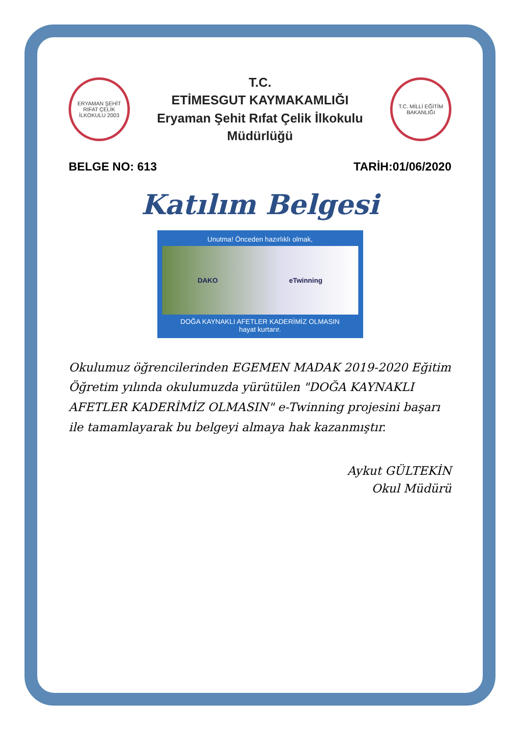ERYAMAN ŞEHİT RIFAT ÇELİK İLKOKULU 2003
T.C.
ETİMESGUT KAYMAKAMLIĞI
Eryaman Şehit Rıfat Çelik İlkokulu Müdürlüğü
T.C. MİLLİ EĞİTİM BAKANLIĞI
BELGE NO: 613 TARİH:01/06/2020
Katılım Belgesi
Unutma! Önceden hazırlıklı olmak,
DAKO eTwinning
DOĞA KAYNAKLI AFETLER KADERİMİZ OLMASIN
hayat kurtarır.
Okulumuz öğrencilerinden EGEMEN MADAK 2019-2020 Eğitim Öğretim yılında okulumuzda yürütülen "DOĞA KAYNAKLI AFETLER KADERİMİZ OLMASIN" e-Twinning projesini başarı ile tamamlayarak bu belgeyi almaya hak kazanmıştır.
Aykut GÜLTEKİN
Okul Müdürü